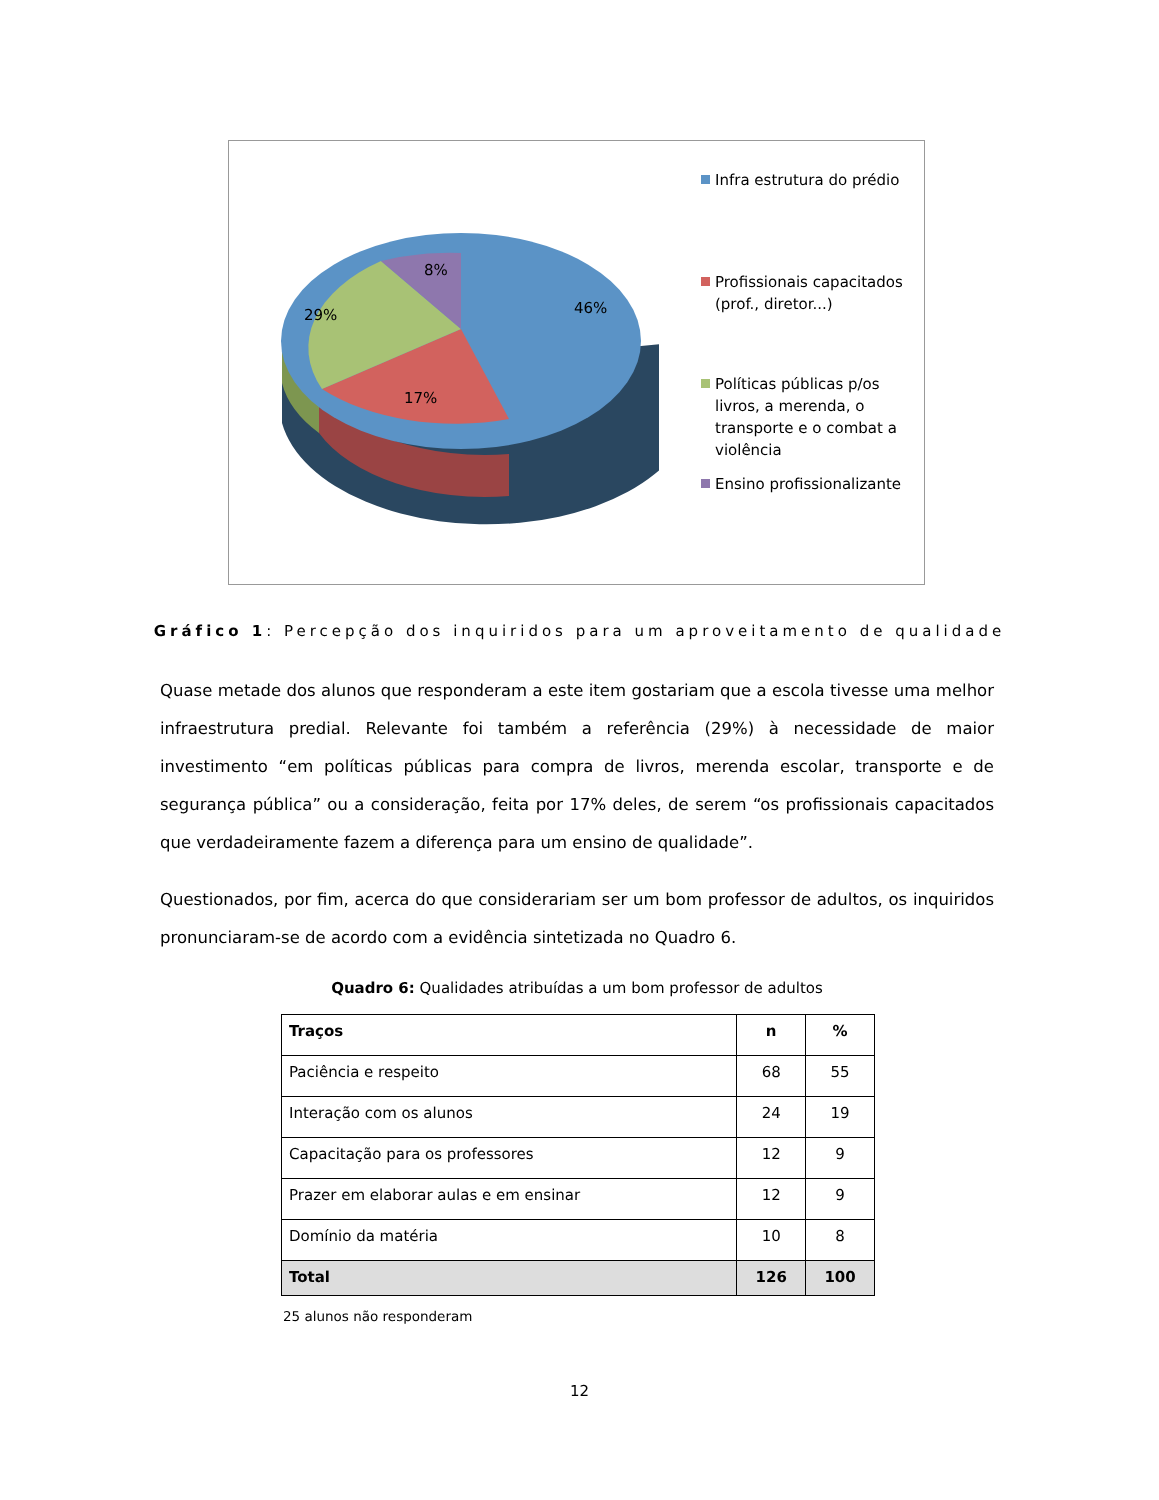8%
29% 46%
17%
Infra estrutura do prédio
Profissionais capacitados (prof., diretor...)
Políticas públicas p/os livros, a merenda, o transporte e o combat a violência
Ensino profissionalizante
Gráfico 1: Percepção dos inquiridos para um aproveitamento de qualidade
Quase metade dos alunos que responderam a este item gostariam que a escola tivesse uma melhor infraestrutura predial. Relevante foi também a referência (29%) à necessidade de maior investimento “em políticas públicas para compra de livros, merenda escolar, transporte e de segurança pública” ou a consideração, feita por 17% deles, de serem “os profissionais capacitados que verdadeiramente fazem a diferença para um ensino de qualidade”.
Questionados, por fim, acerca do que considerariam ser um bom professor de adultos, os inquiridos pronunciaram-se de acordo com a evidência sintetizada no Quadro 6.
Quadro 6: Qualidades atribuídas a um bom professor de adultos
| Traços | n | % |
| --- | --- | --- |
| Paciência e respeito | 68 | 55 |
| Interação com os alunos | 24 | 19 |
| Capacitação para os professores | 12 | 9 |
| Prazer em elaborar aulas e em ensinar | 12 | 9 |
| Domínio da matéria | 10 | 8 |
| Total | 126 | 100 |
25 alunos não responderam
12